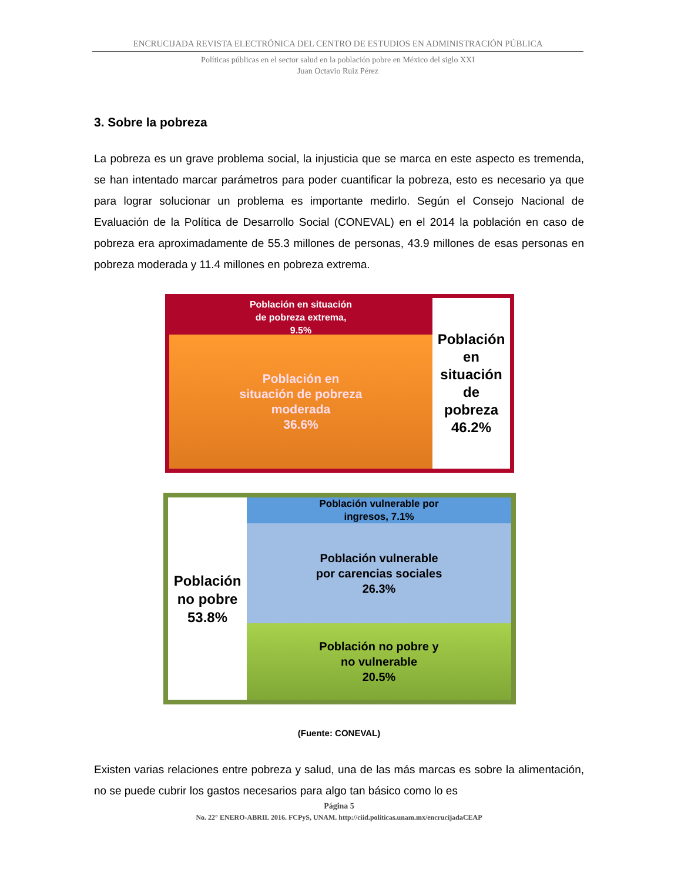ENCRUCIJADA REVISTA ELECTRÓNICA DEL CENTRO DE ESTUDIOS EN ADMINISTRACIÓN PÚBLICA
Políticas públicas en el sector salud en la población pobre en México del siglo XXI
Juan Octavio Ruiz Pérez
3. Sobre la pobreza
La pobreza es un grave problema social, la injusticia que se marca en este aspecto es tremenda, se han intentado marcar parámetros para poder cuantificar la pobreza, esto es necesario ya que para lograr solucionar un problema es importante medirlo. Según el Consejo Nacional de Evaluación de la Política de Desarrollo Social (CONEVAL) en el 2014 la población en caso de pobreza era aproximadamente de 55.3 millones de personas, 43.9 millones de esas personas en pobreza moderada y 11.4 millones en pobreza extrema.
Población en situación
de pobreza extrema,
9.5%
Población en
situación de pobreza
moderada
36.6%
Población
en
situación
de
pobreza
46.2%
Población
no pobre
53.8%
Población vulnerable por
ingresos, 7.1%
Población vulnerable
por carencias sociales
26.3%
Población no pobre y
no vulnerable
20.5%
(Fuente: CONEVAL)
Existen varias relaciones entre pobreza y salud, una de las más marcas es sobre la alimentación, no se puede cubrir los gastos necesarios para algo tan básico como lo es
Página 5
No. 22° ENERO-ABRIL 2016. FCPyS, UNAM. http://ciid.politicas.unam.mx/encrucijadaCEAP